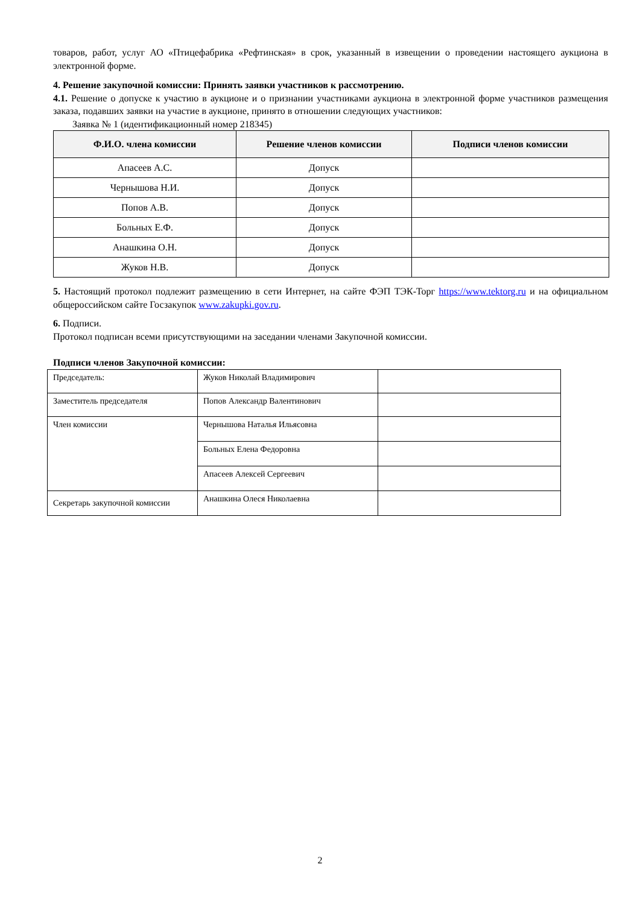товаров, работ, услуг АО «Птицефабрика «Рефтинская» в срок, указанный в извещении о проведении настоящего аукциона в электронной форме.
4. Решение закупочной комиссии: Принять заявки участников к рассмотрению.
4.1. Решение о допуске к участию в аукционе и о признании участниками аукциона в электронной форме участников размещения заказа, подавших заявки на участие в аукционе, принято в отношении следующих участников:
Заявка № 1 (идентификационный номер 218345)
| Ф.И.О. члена комиссии | Решение членов комиссии | Подписи членов комиссии |
| --- | --- | --- |
| Апасеев А.С. | Допуск | |
| Чернышова Н.И. | Допуск | |
| Попов А.В. | Допуск | |
| Больных Е.Ф. | Допуск | |
| Анашкина О.Н. | Допуск | |
| Жуков Н.В. | Допуск | |
5. Настоящий протокол подлежит размещению в сети Интернет, на сайте ФЭП ТЭК-Торг https://www.tektorg.ru и на официальном общероссийском сайте Госзакупок www.zakupki.gov.ru.
6. Подписи.
Протокол подписан всеми присутствующими на заседании членами Закупочной комиссии.
Подписи членов Закупочной комиссии:
| Председатель: | Жуков Николай Владимирович | |
| Заместитель председателя | Попов Александр Валентинович | |
| Член комиссии | Чернышова Наталья Ильясовна | |
| | Больных Елена Федоровна | |
| | Апасеев Алексей Сергеевич | |
| Секретарь закупочной комиссии | Анашкина Олеся Николаевна | |
2